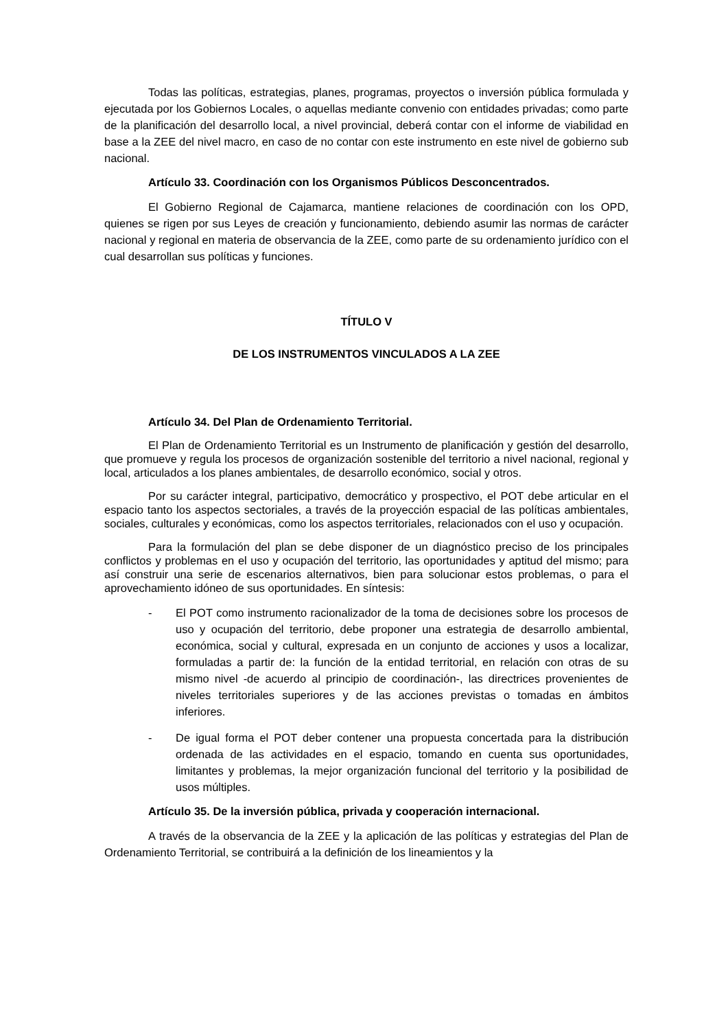Todas las políticas, estrategias, planes, programas, proyectos o inversión pública formulada y ejecutada por los Gobiernos Locales, o aquellas mediante convenio con entidades privadas; como parte de la planificación del desarrollo local, a nivel provincial, deberá contar con el informe de viabilidad en base a la ZEE del nivel macro, en caso de no contar con este instrumento en este nivel de gobierno sub nacional.
Artículo 33. Coordinación con los Organismos Públicos Desconcentrados.
El Gobierno Regional de Cajamarca, mantiene relaciones de coordinación con los OPD, quienes se rigen por sus Leyes de creación y funcionamiento, debiendo asumir las normas de carácter nacional y regional en materia de observancia de la ZEE, como parte de su ordenamiento jurídico con el cual desarrollan sus políticas y funciones.
TÍTULO V
DE LOS INSTRUMENTOS VINCULADOS A LA ZEE
Artículo 34. Del Plan de Ordenamiento Territorial.
El Plan de Ordenamiento Territorial es un Instrumento de planificación y gestión del desarrollo, que promueve y regula los procesos de organización sostenible del territorio a nivel nacional, regional y local, articulados a los planes ambientales, de desarrollo económico, social y otros.
Por su carácter integral, participativo, democrático y prospectivo, el POT debe articular en el espacio tanto los aspectos sectoriales, a través de la proyección espacial de las políticas ambientales, sociales, culturales y económicas, como los aspectos territoriales, relacionados con el uso y ocupación.
Para la formulación del plan se debe disponer de un diagnóstico preciso de los principales conflictos y problemas en el uso y ocupación del territorio, las oportunidades y aptitud del mismo; para así construir una serie de escenarios alternativos, bien para solucionar estos problemas, o para el aprovechamiento idóneo de sus oportunidades. En síntesis:
- El POT como instrumento racionalizador de la toma de decisiones sobre los procesos de uso y ocupación del territorio, debe proponer una estrategia de desarrollo ambiental, económica, social y cultural, expresada en un conjunto de acciones y usos a localizar, formuladas a partir de: la función de la entidad territorial, en relación con otras de su mismo nivel -de acuerdo al principio de coordinación-, las directrices provenientes de niveles territoriales superiores y de las acciones previstas o tomadas en ámbitos inferiores.
- De igual forma el POT deber contener una propuesta concertada para la distribución ordenada de las actividades en el espacio, tomando en cuenta sus oportunidades, limitantes y problemas, la mejor organización funcional del territorio y la posibilidad de usos múltiples.
Artículo 35. De la inversión pública, privada y cooperación internacional.
A través de la observancia de la ZEE y la aplicación de las políticas y estrategias del Plan de Ordenamiento Territorial, se contribuirá a la definición de los lineamientos y la